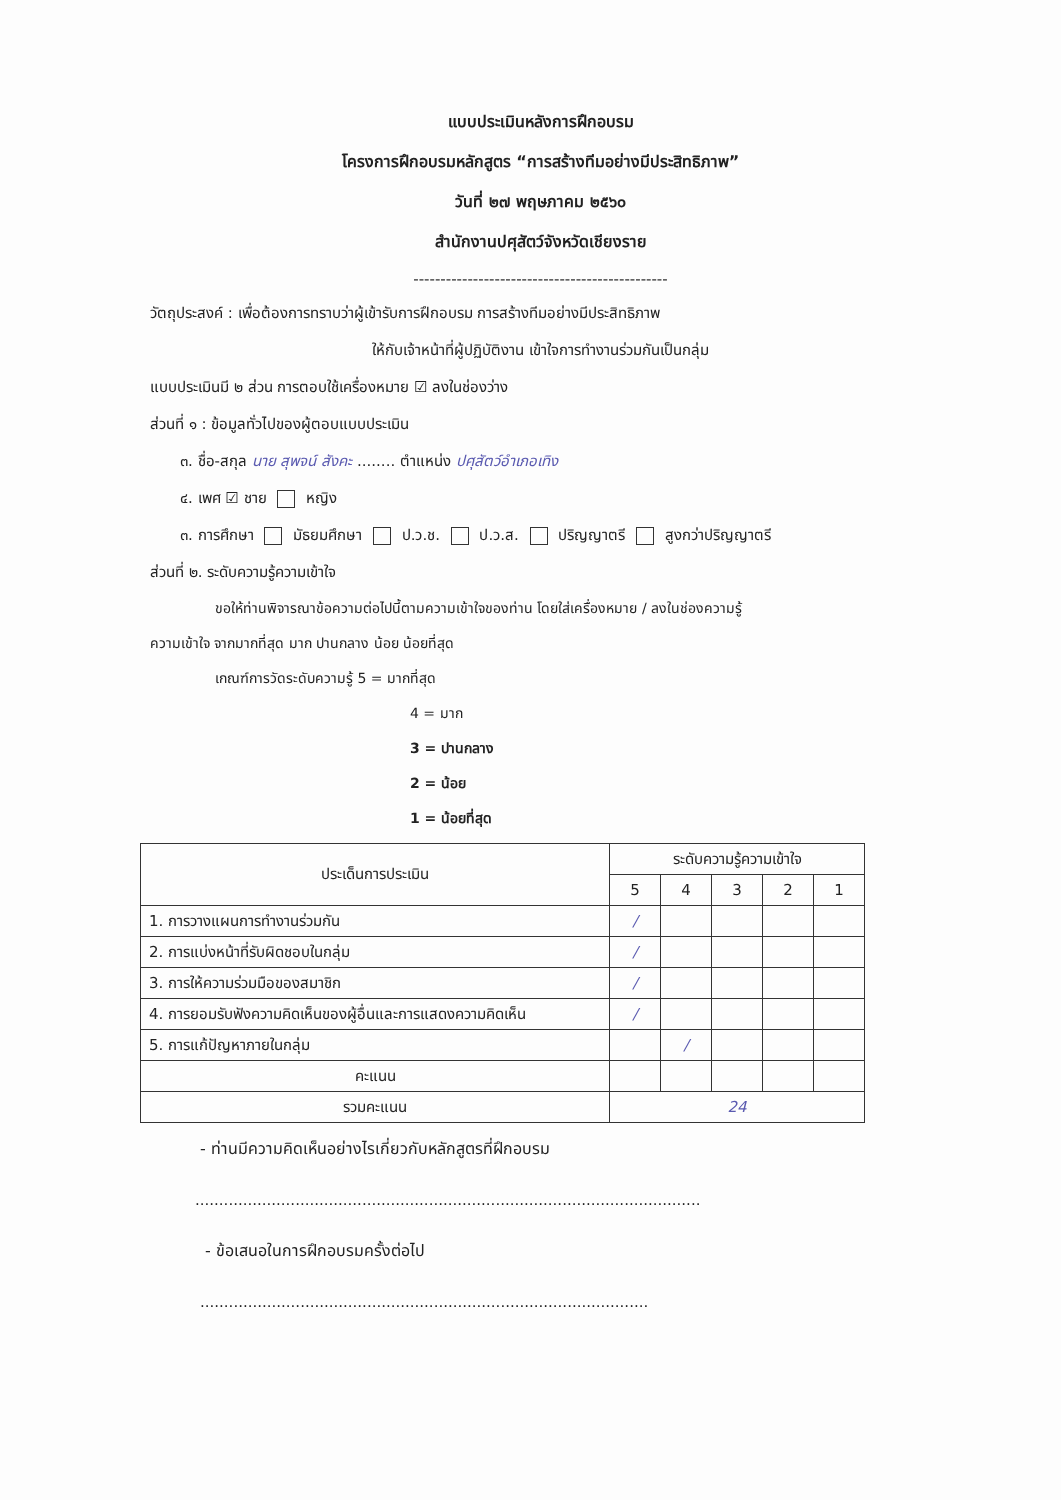แบบประเมินหลังการฝึกอบรม
โครงการฝึกอบรมหลักสูตร “การสร้างทีมอย่างมีประสิทธิภาพ”
วันที่ ๒๗ พฤษภาคม ๒๕๖๐
สำนักงานปศุสัตว์จังหวัดเชียงราย
-----------------------------------------------
วัตถุประสงค์ : เพื่อต้องการทราบว่าผู้เข้ารับการฝึกอบรม การสร้างทีมอย่างมีประสิทธิภาพ
ให้กับเจ้าหน้าที่ผู้ปฏิบัติงาน เข้าใจการทำงานร่วมกันเป็นกลุ่ม
แบบประเมินมี ๒ ส่วน การตอบใช้เครื่องหมาย ☑ ลงในช่องว่าง
ส่วนที่ ๑ : ข้อมูลทั่วไปของผู้ตอบแบบประเมิน
๓. ชื่อ-สกุล นาย สุพจน์ สังคะ ........ ตำแหน่ง ปศุสัตว์อำเภอเทิง
๔. เพศ ☑ ชาย หญิง
๓. การศึกษา มัธยมศึกษา ป.ว.ช. ป.ว.ส. ปริญญาตรี สูงกว่าปริญญาตรี
ส่วนที่ ๒. ระดับความรู้ความเข้าใจ
ขอให้ท่านพิจารณาข้อความต่อไปนี้ตามความเข้าใจของท่าน โดยใส่เครื่องหมาย / ลงในช่องความรู้
ความเข้าใจ จากมากที่สุด มาก ปานกลาง น้อย น้อยที่สุด
เกณฑ์การวัดระดับความรู้ 5 = มากที่สุด
4 = มาก
3 = ปานกลาง
2 = น้อย
1 = น้อยที่สุด
| ประเด็นการประเมิน | ระดับความรู้ความเข้าใจ | | | | |
| --- | --- | --- | --- | --- | --- |
| | 5 | 4 | 3 | 2 | 1 |
| 1. การวางแผนการทำงานร่วมกัน | / | | | | |
| 2. การแบ่งหน้าที่รับผิดชอบในกลุ่ม | / | | | | |
| 3. การให้ความร่วมมือของสมาชิก | / | | | | |
| 4. การยอมรับฟังความคิดเห็นของผู้อื่นและการแสดงความคิดเห็น | / | | | | |
| 5. การแก้ปัญหาภายในกลุ่ม | | / | | | |
| คะแนน | | | | | |
| รวมคะแนน | 24 | | | | |
- ท่านมีความคิดเห็นอย่างไรเกี่ยวกับหลักสูตรที่ฝึกอบรม
..........................................................................................................
- ข้อเสนอในการฝึกอบรมครั้งต่อไป
..............................................................................................